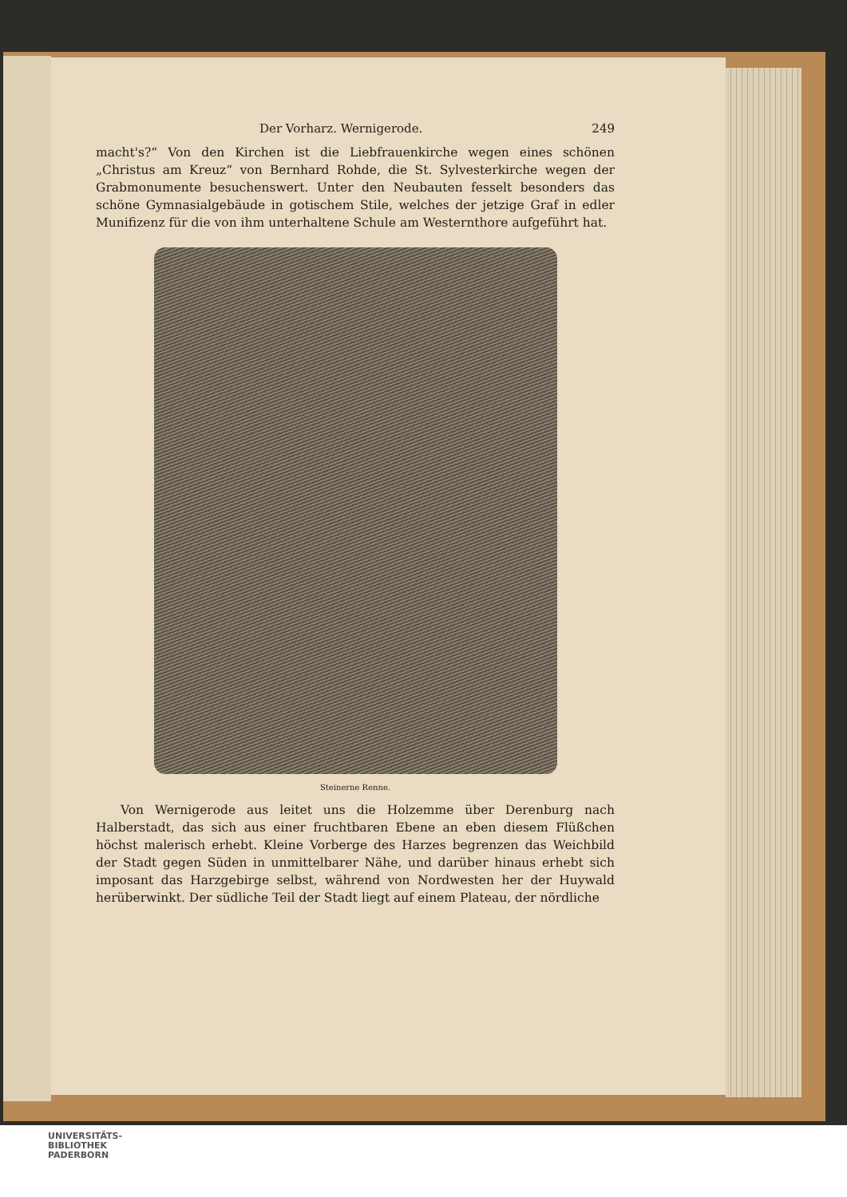Der Vorharz. Wernigerode. 249
macht's?“ Von den Kirchen ist die Liebfrauenkirche wegen eines schönen „Christus am Kreuz“ von Bernhard Rohde, die St. Sylvesterkirche wegen der Grabmonumente besuchenswert. Unter den Neubauten fesselt besonders das schöne Gymnasialgebäude in gotischem Stile, welches der jetzige Graf in edler Munifizenz für die von ihm unterhaltene Schule am Westernthore aufgeführt hat.
Steinerne Renne.
Von Wernigerode aus leitet uns die Holzemme über Derenburg nach Halberstadt, das sich aus einer fruchtbaren Ebene an eben diesem Flüßchen höchst malerisch erhebt. Kleine Vorberge des Harzes begrenzen das Weichbild der Stadt gegen Süden in unmittelbarer Nähe, und darüber hinaus erhebt sich imposant das Harzgebirge selbst, während von Nordwesten her der Huywald herüberwinkt. Der südliche Teil der Stadt liegt auf einem Plateau, der nördliche
UNIVERSITÄTS-
BIBLIOTHEK
PADERBORN